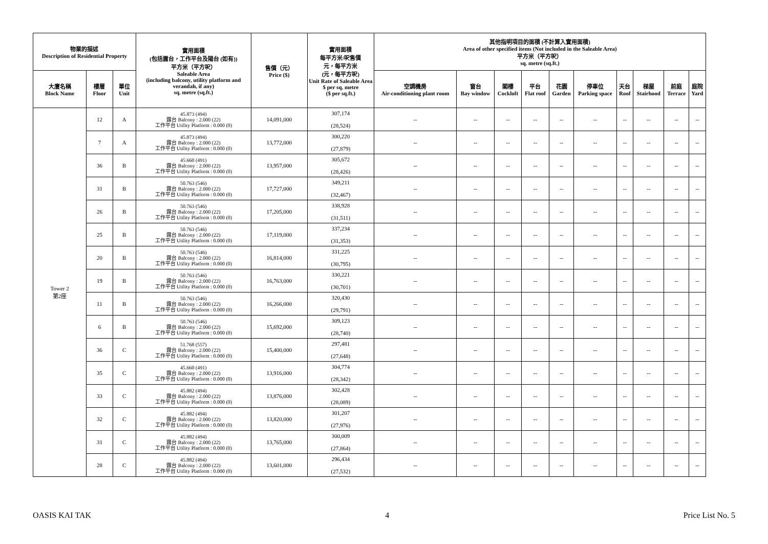| 物業的描述 Description of Residential Property | | | 實用面積 (包括露台，工作平台及陽台 (如有)) 平方米（平方呎） Saleable Area (including balcony, utility platform and verandah, if any) sq. metre (sq.ft.) | 售價（元） Price ($) | 實用面積 每平方米/呎售價 元，每平方米 (元，每平方呎) Unit Rate of Saleable Area $ per sq. metre ($ per sq.ft.) | 其他指明項目的面積 (不計算入實用面積) Area of other specified items (Not included in the Saleable Area) 平方米（平方呎） sq. metre (sq.ft.) | | | | | | | | | |
| --- | --- | --- | --- | --- | --- | --- | --- | --- | --- | --- | --- | --- | --- | --- | --- |
| 大廈名稱 Block Name | 樓層 Floor | 單位 Unit | | | | 空調機房 Air-conditioning plant room | 窗台 Bay window | 閣樓 Cockloft | 平台 Flat roof | 花園 Garden | 停車位 Parking space | 天台 Roof | 梯屋 Stairhood | 前庭 Terrace | 庭院 Yard |
| Tower 2 第2座 | 12 | A | 45.873 (494) 露台 Balcony : 2.000 (22) 工作平台 Utility Platform : 0.000 (0) | 14,091,000 | 307,174 (28,524) | -- | -- | -- | -- | -- | -- | -- | -- | -- | -- |
| | 7 | A | 45.873 (494) 露台 Balcony : 2.000 (22) 工作平台 Utility Platform : 0.000 (0) | 13,772,000 | 300,220 (27,879) | -- | -- | -- | -- | -- | -- | -- | -- | -- | -- |
| | 36 | B | 45.660 (491) 露台 Balcony : 2.000 (22) 工作平台 Utility Platform : 0.000 (0) | 13,957,000 | 305,672 (28,426) | -- | -- | -- | -- | -- | -- | -- | -- | -- | -- |
| | 31 | B | 50.763 (546) 露台 Balcony : 2.000 (22) 工作平台 Utility Platform : 0.000 (0) | 17,727,000 | 349,211 (32,467) | -- | -- | -- | -- | -- | -- | -- | -- | -- | -- |
| | 26 | B | 50.763 (546) 露台 Balcony : 2.000 (22) 工作平台 Utility Platform : 0.000 (0) | 17,205,000 | 338,928 (31,511) | -- | -- | -- | -- | -- | -- | -- | -- | -- | -- |
| | 25 | B | 50.763 (546) 露台 Balcony : 2.000 (22) 工作平台 Utility Platform : 0.000 (0) | 17,119,000 | 337,234 (31,353) | -- | -- | -- | -- | -- | -- | -- | -- | -- | -- |
| | 20 | B | 50.763 (546) 露台 Balcony : 2.000 (22) 工作平台 Utility Platform : 0.000 (0) | 16,814,000 | 331,225 (30,795) | -- | -- | -- | -- | -- | -- | -- | -- | -- | -- |
| | 19 | B | 50.763 (546) 露台 Balcony : 2.000 (22) 工作平台 Utility Platform : 0.000 (0) | 16,763,000 | 330,221 (30,701) | -- | -- | -- | -- | -- | -- | -- | -- | -- | -- |
| | 11 | B | 50.763 (546) 露台 Balcony : 2.000 (22) 工作平台 Utility Platform : 0.000 (0) | 16,266,000 | 320,430 (29,791) | -- | -- | -- | -- | -- | -- | -- | -- | -- | -- |
| | 6 | B | 50.763 (546) 露台 Balcony : 2.000 (22) 工作平台 Utility Platform : 0.000 (0) | 15,692,000 | 309,123 (28,740) | -- | -- | -- | -- | -- | -- | -- | -- | -- | -- |
| | 36 | C | 51.768 (557) 露台 Balcony : 2.000 (22) 工作平台 Utility Platform : 0.000 (0) | 15,400,000 | 297,481 (27,648) | -- | -- | -- | -- | -- | -- | -- | -- | -- | -- |
| | 35 | C | 45.660 (491) 露台 Balcony : 2.000 (22) 工作平台 Utility Platform : 0.000 (0) | 13,916,000 | 304,774 (28,342) | -- | -- | -- | -- | -- | -- | -- | -- | -- | -- |
| | 33 | C | 45.882 (494) 露台 Balcony : 2.000 (22) 工作平台 Utility Platform : 0.000 (0) | 13,876,000 | 302,428 (28,089) | -- | -- | -- | -- | -- | -- | -- | -- | -- | -- |
| | 32 | C | 45.882 (494) 露台 Balcony : 2.000 (22) 工作平台 Utility Platform : 0.000 (0) | 13,820,000 | 301,207 (27,976) | -- | -- | -- | -- | -- | -- | -- | -- | -- | -- |
| | 31 | C | 45.882 (494) 露台 Balcony : 2.000 (22) 工作平台 Utility Platform : 0.000 (0) | 13,765,000 | 300,009 (27,864) | -- | -- | -- | -- | -- | -- | -- | -- | -- | -- |
| | 28 | C | 45.882 (494) 露台 Balcony : 2.000 (22) 工作平台 Utility Platform : 0.000 (0) | 13,601,000 | 296,434 (27,532) | -- | -- | -- | -- | -- | -- | -- | -- | -- | -- |
OASIS KAI TAK 4 Price List No. 5